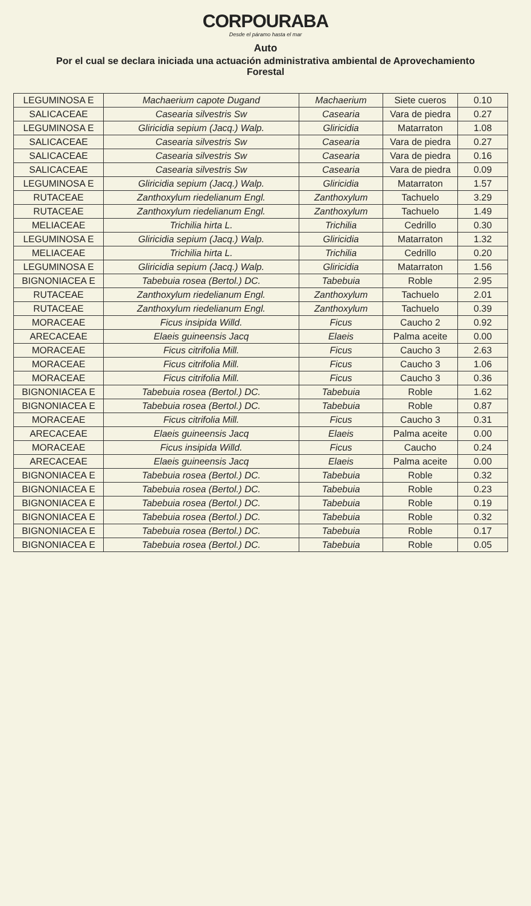CORPOURABA
Desde el páramo hasta el mar
Auto
Por el cual se declara iniciada una actuación administrativa ambiental de Aprovechamiento Forestal
| LEGUMINOSA E | Machaerium capote Dugand | Machaerium | Siete cueros | 0.10 |
| SALICACEAE | Casearia silvestris Sw | Casearia | Vara de piedra | 0.27 |
| LEGUMINOSA E | Gliricidia sepium (Jacq.) Walp. | Gliricidia | Matarraton | 1.08 |
| SALICACEAE | Casearia silvestris Sw | Casearia | Vara de piedra | 0.27 |
| SALICACEAE | Casearia silvestris Sw | Casearia | Vara de piedra | 0.16 |
| SALICACEAE | Casearia silvestris Sw | Casearia | Vara de piedra | 0.09 |
| LEGUMINOSA E | Gliricidia sepium (Jacq.) Walp. | Gliricidia | Matarraton | 1.57 |
| RUTACEAE | Zanthoxylum riedelianum Engl. | Zanthoxylum | Tachuelo | 3.29 |
| RUTACEAE | Zanthoxylum riedelianum Engl. | Zanthoxylum | Tachuelo | 1.49 |
| MELIACEAE | Trichilia hirta L. | Trichilia | Cedrillo | 0.30 |
| LEGUMINOSA E | Gliricidia sepium (Jacq.) Walp. | Gliricidia | Matarraton | 1.32 |
| MELIACEAE | Trichilia hirta L. | Trichilia | Cedrillo | 0.20 |
| LEGUMINOSA E | Gliricidia sepium (Jacq.) Walp. | Gliricidia | Matarraton | 1.56 |
| BIGNONIACEA E | Tabebuia rosea (Bertol.) DC. | Tabebuia | Roble | 2.95 |
| RUTACEAE | Zanthoxylum riedelianum Engl. | Zanthoxylum | Tachuelo | 2.01 |
| RUTACEAE | Zanthoxylum riedelianum Engl. | Zanthoxylum | Tachuelo | 0.39 |
| MORACEAE | Ficus insipida Willd. | Ficus | Caucho 2 | 0.92 |
| ARECACEAE | Elaeis guineensis Jacq | Elaeis | Palma aceite | 0.00 |
| MORACEAE | Ficus citrifolia Mill. | Ficus | Caucho 3 | 2.63 |
| MORACEAE | Ficus citrifolia Mill. | Ficus | Caucho 3 | 1.06 |
| MORACEAE | Ficus citrifolia Mill. | Ficus | Caucho 3 | 0.36 |
| BIGNONIACEA E | Tabebuia rosea (Bertol.) DC. | Tabebuia | Roble | 1.62 |
| BIGNONIACEA E | Tabebuia rosea (Bertol.) DC. | Tabebuia | Roble | 0.87 |
| MORACEAE | Ficus citrifolia Mill. | Ficus | Caucho 3 | 0.31 |
| ARECACEAE | Elaeis guineensis Jacq | Elaeis | Palma aceite | 0.00 |
| MORACEAE | Ficus insipida Willd. | Ficus | Caucho | 0.24 |
| ARECACEAE | Elaeis guineensis Jacq | Elaeis | Palma aceite | 0.00 |
| BIGNONIACEA E | Tabebuia rosea (Bertol.) DC. | Tabebuia | Roble | 0.32 |
| BIGNONIACEA E | Tabebuia rosea (Bertol.) DC. | Tabebuia | Roble | 0.23 |
| BIGNONIACEA E | Tabebuia rosea (Bertol.) DC. | Tabebuia | Roble | 0.19 |
| BIGNONIACEA E | Tabebuia rosea (Bertol.) DC. | Tabebuia | Roble | 0.32 |
| BIGNONIACEA E | Tabebuia rosea (Bertol.) DC. | Tabebuia | Roble | 0.17 |
| BIGNONIACEA E | Tabebuia rosea (Bertol.) DC. | Tabebuia | Roble | 0.05 |